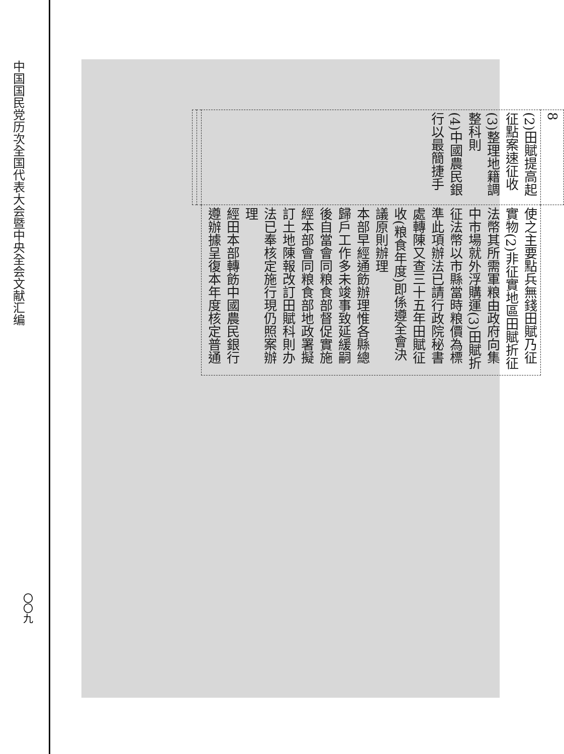中国国民党历次全国代表大会暨中央全会文献汇编
〇〇九
| 8 | |
| (2)田賦提高起征點案速征收 (3)整理地籍調整科則 (4)中國農民銀行以最簡捷手 | 使之主要點兵無錢田賦乃征實物(2)非征實地區田賦折征法幣其所需軍粮由政府向集中市場就外浮購運(3)田賦折征法幣以市縣當時粮價為標準此項辦法已請行政院秘書處轉陳又查三十五年田賦征收(粮食年度)即係遵全會決議原則辦理 本部早經通飭辦理惟各縣總歸戶工作多未竣事致延緩嗣後自當會同粮食部督促實施 經本部會同粮食部地政署擬訂土地陳報改訂田賦科則办法已奉核定施行現仍照案辦理 經田本部轉飭中國農民銀行遵辦據呈復本年度核定普通 |